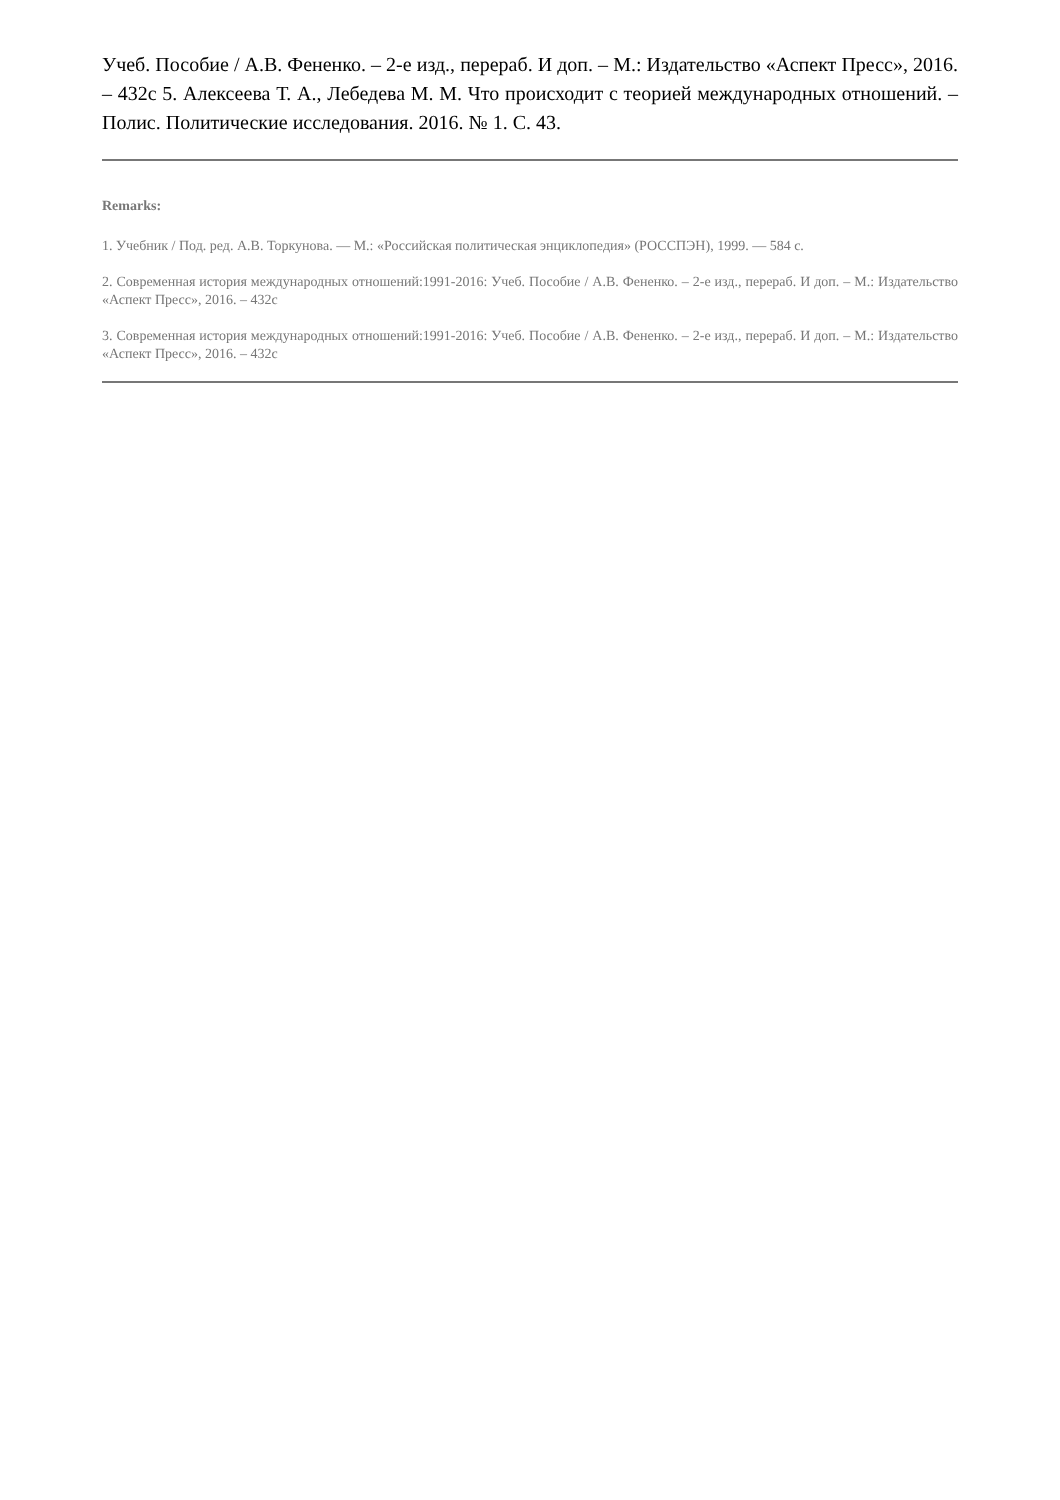Учеб. Пособие / А.В. Фененко. – 2-е изд., перераб. И доп. – М.: Издательство «Аспект Пресс», 2016. – 432с 5. Алексеева Т. А., Лебедева М. М. Что происходит с теорией международных отношений. – Полис. Политические исследования. 2016. № 1. С. 43.
Remarks:
1. Учебник / Под. ред. А.В. Торкунова. — М.: «Российская политическая энциклопедия» (РОССПЭН), 1999. — 584 с.
2. Современная история международных отношений:1991-2016: Учеб. Пособие / А.В. Фененко. – 2-е изд., перераб. И доп. – М.: Издательство «Аспект Пресс», 2016. – 432с
3. Современная история международных отношений:1991-2016: Учеб. Пособие / А.В. Фененко. – 2-е изд., перераб. И доп. – М.: Издательство «Аспект Пресс», 2016. – 432с